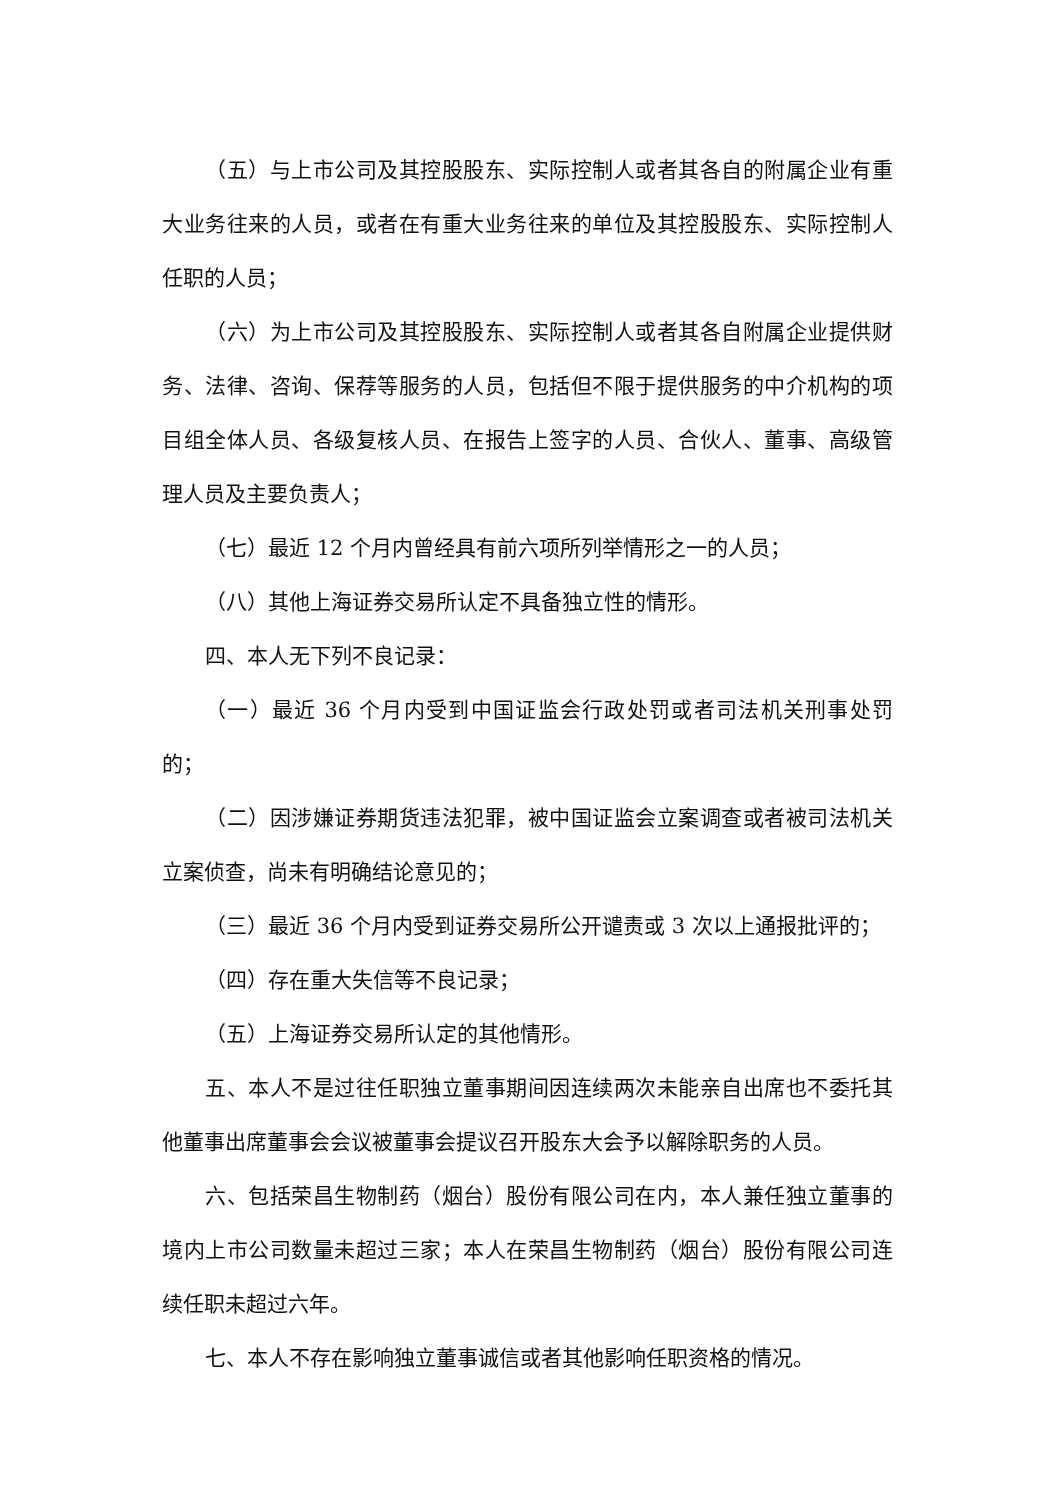（五）与上市公司及其控股股东、实际控制人或者其各自的附属企业有重大业务往来的人员，或者在有重大业务往来的单位及其控股股东、实际控制人任职的人员；
（六）为上市公司及其控股股东、实际控制人或者其各自附属企业提供财务、法律、咨询、保荐等服务的人员，包括但不限于提供服务的中介机构的项目组全体人员、各级复核人员、在报告上签字的人员、合伙人、董事、高级管理人员及主要负责人；
（七）最近 12 个月内曾经具有前六项所列举情形之一的人员；
（八）其他上海证券交易所认定不具备独立性的情形。
四、本人无下列不良记录：
（一）最近 36 个月内受到中国证监会行政处罚或者司法机关刑事处罚的；
（二）因涉嫌证券期货违法犯罪，被中国证监会立案调查或者被司法机关立案侦查，尚未有明确结论意见的；
（三）最近 36 个月内受到证券交易所公开谴责或 3 次以上通报批评的；
（四）存在重大失信等不良记录；
（五）上海证券交易所认定的其他情形。
五、本人不是过往任职独立董事期间因连续两次未能亲自出席也不委托其他董事出席董事会会议被董事会提议召开股东大会予以解除职务的人员。
六、包括荣昌生物制药（烟台）股份有限公司在内，本人兼任独立董事的境内上市公司数量未超过三家；本人在荣昌生物制药（烟台）股份有限公司连续任职未超过六年。
七、本人不存在影响独立董事诚信或者其他影响任职资格的情况。